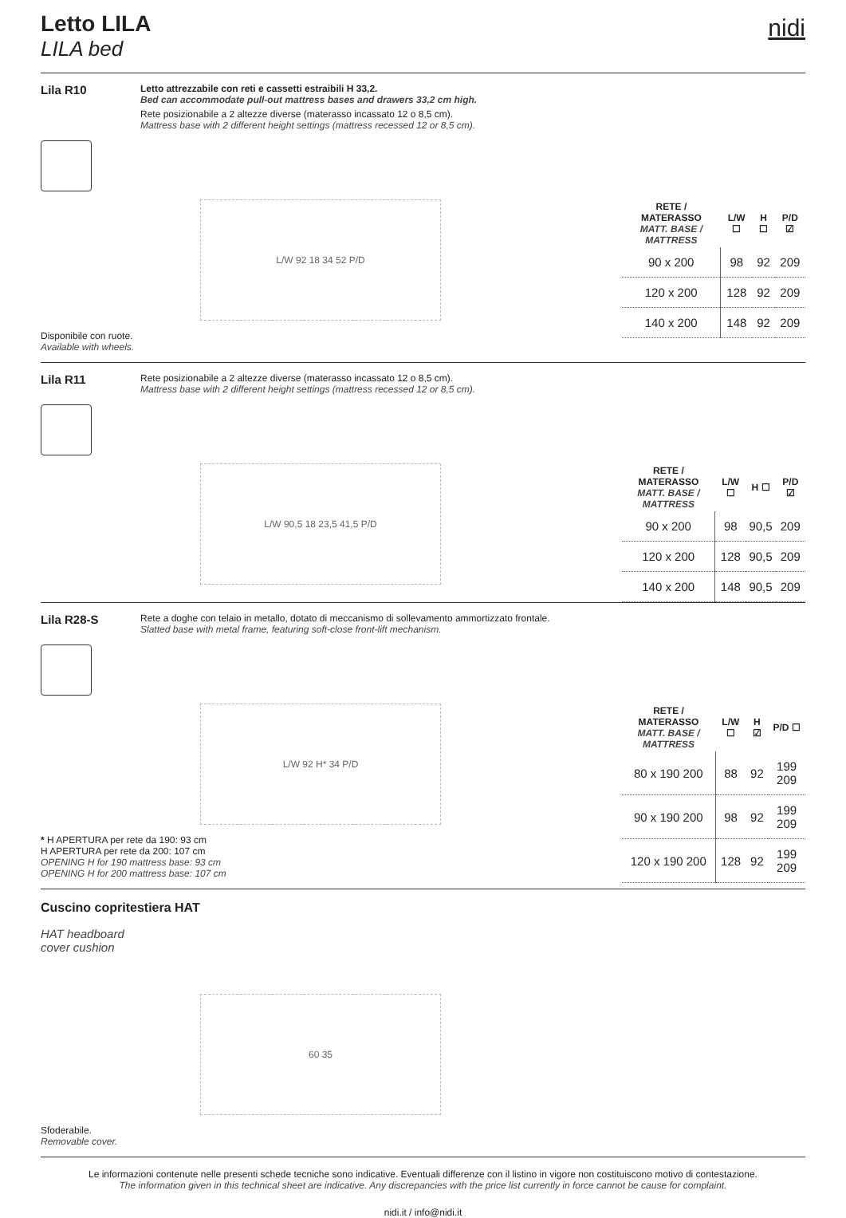Letto LILA
LILA bed
nidi
Lila R10
Letto attrezzabile con reti e cassetti estraibili H 33,2.
Bed can accommodate pull-out mattress bases and drawers 33,2 cm high.
Rete posizionabile a 2 altezze diverse (materasso incassato 12 o 8,5 cm).
Mattress base with 2 different height settings (mattress recessed 12 or 8,5 cm).
L/W 92 18 34 52 P/D
Disponibile con ruote.
Available with wheels.
| RETE / MATERASSO MATT. BASE / MATTRESS | L/W ☐ | H ☐ | P/D ☑ |
| --- | --- | --- | --- |
| 90 x 200 | 98 | 92 | 209 |
| 120 x 200 | 128 | 92 | 209 |
| 140 x 200 | 148 | 92 | 209 |
Lila R11
Rete posizionabile a 2 altezze diverse (materasso incassato 12 o 8,5 cm).
Mattress base with 2 different height settings (mattress recessed 12 or 8,5 cm).
L/W 90,5 18 23,5 41,5 P/D
| RETE / MATERASSO MATT. BASE / MATTRESS | L/W ☐ | H ☐ | P/D ☑ |
| --- | --- | --- | --- |
| 90 x 200 | 98 | 90,5 | 209 |
| 120 x 200 | 128 | 90,5 | 209 |
| 140 x 200 | 148 | 90,5 | 209 |
Lila R28-S
Rete a doghe con telaio in metallo, dotato di meccanismo di sollevamento ammortizzato frontale.
Slatted base with metal frame, featuring soft-close front-lift mechanism.
L/W 92 H* 34 P/D
* H APERTURA per rete da 190: 93 cm
H APERTURA per rete da 200: 107 cm
OPENING H for 190 mattress base: 93 cm
OPENING H for 200 mattress base: 107 cm
| RETE / MATERASSO MATT. BASE / MATTRESS | L/W ☐ | H ☑ | P/D ☐ |
| --- | --- | --- | --- |
| 80 x 190 200 | 88 | 92 | 199 209 |
| 90 x 190 200 | 98 | 92 | 199 209 |
| 120 x 190 200 | 128 | 92 | 199 209 |
Cuscino copritestiera HAT
HAT headboard
cover cushion
60 35
Sfoderabile.
Removable cover.
Le informazioni contenute nelle presenti schede tecniche sono indicative. Eventuali differenze con il listino in vigore non costituiscono motivo di contestazione.
The information given in this technical sheet are indicative. Any discrepancies with the price list currently in force cannot be cause for complaint.
nidi.it / info@nidi.it